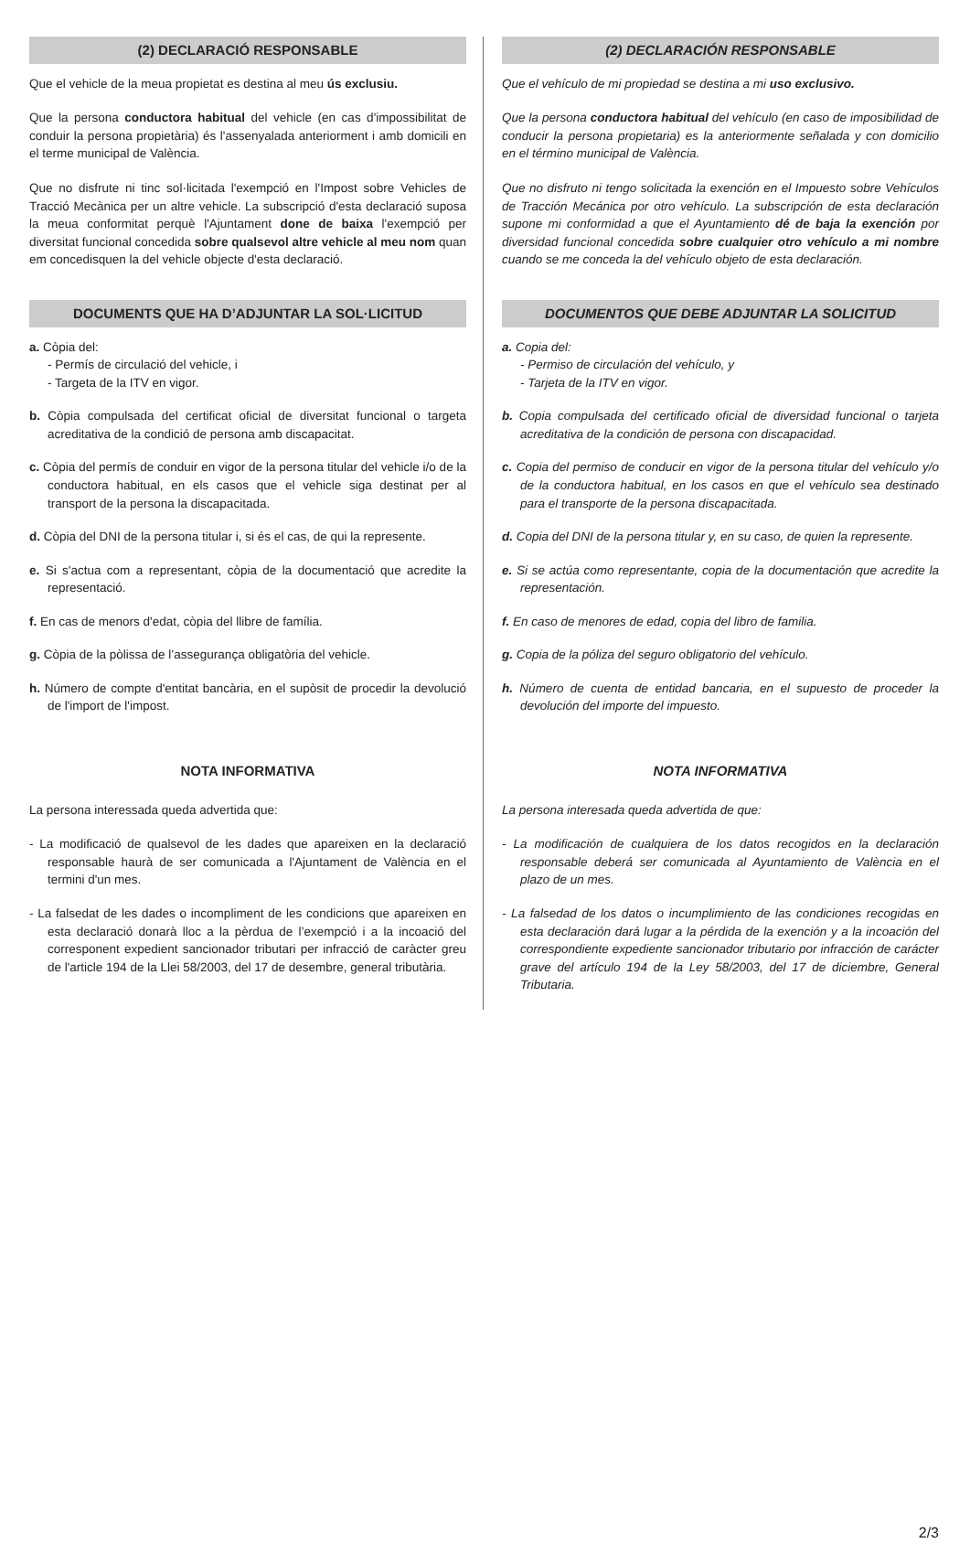(2) DECLARACIÓ RESPONSABLE
Que el vehicle de la meua propietat es destina al meu ús exclusiu.
Que la persona conductora habitual del vehicle (en cas d'impossibilitat de conduir la persona propietària) és l'assenyalada anteriorment i amb domicili en el terme municipal de València.
Que no disfrute ni tinc sol·licitada l'exempció en l'Impost sobre Vehicles de Tracció Mecànica per un altre vehicle. La subscripció d'esta declaració suposa la meua conformitat perquè l'Ajuntament done de baixa l'exempció per diversitat funcional concedida sobre qualsevol altre vehicle al meu nom quan em concedisquen la del vehicle objecte d'esta declaració.
DOCUMENTS QUE HA D’ADJUNTAR LA SOL·LICITUD
a. Còpia del:
- Permís de circulació del vehicle, i
- Targeta de la ITV en vigor.
b. Còpia compulsada del certificat oficial de diversitat funcional o targeta acreditativa de la condició de persona amb discapacitat.
c. Còpia del permís de conduir en vigor de la persona titular del vehicle i/o de la conductora habitual, en els casos que el vehicle siga destinat per al transport de la persona la discapacitada.
d. Còpia del DNI de la persona titular i, si és el cas, de qui la represente.
e. Si s'actua com a representant, còpia de la documentació que acredite la representació.
f. En cas de menors d'edat, còpia del llibre de família.
g. Còpia de la pòlissa de l’assegurança obligatòria del vehicle.
h. Número de compte d'entitat bancària, en el supòsit de procedir la devolució de l'import de l'impost.
NOTA INFORMATIVA
La persona interessada queda advertida que:
- La modificació de qualsevol de les dades que apareixen en la declaració responsable haurà de ser comunicada a l'Ajuntament de València en el termini d'un mes.
- La falsedat de les dades o incompliment de les condicions que apareixen en esta declaració donarà lloc a la pèrdua de l’exempció i a la incoació del corresponent expedient sancionador tributari per infracció de caràcter greu de l'article 194 de la Llei 58/2003, del 17 de desembre, general tributària.
(2) DECLARACIÓN RESPONSABLE
Que el vehículo de mi propiedad se destina a mi uso exclusivo.
Que la persona conductora habitual del vehículo (en caso de imposibilidad de conducir la persona propietaria) es la anteriormente señalada y con domicilio en el término municipal de València.
Que no disfruto ni tengo solicitada la exención en el Impuesto sobre Vehículos de Tracción Mecánica por otro vehículo. La subscripción de esta declaración supone mi conformidad a que el Ayuntamiento dé de baja la exención por diversidad funcional concedida sobre cualquier otro vehículo a mi nombre cuando se me conceda la del vehículo objeto de esta declaración.
DOCUMENTOS QUE DEBE ADJUNTAR LA SOLICITUD
a. Copia del:
- Permiso de circulación del vehículo, y
- Tarjeta de la ITV en vigor.
b. Copia compulsada del certificado oficial de diversidad funcional o tarjeta acreditativa de la condición de persona con discapacidad.
c. Copia del permiso de conducir en vigor de la persona titular del vehículo y/o de la conductora habitual, en los casos en que el vehículo sea destinado para el transporte de la persona discapacitada.
d. Copia del DNI de la persona titular y, en su caso, de quien la represente.
e. Si se actúa como representante, copia de la documentación que acredite la representación.
f. En caso de menores de edad, copia del libro de familia.
g. Copia de la póliza del seguro obligatorio del vehículo.
h. Número de cuenta de entidad bancaria, en el supuesto de proceder la devolución del importe del impuesto.
NOTA INFORMATIVA
La persona interesada queda advertida de que:
- La modificación de cualquiera de los datos recogidos en la declaración responsable deberá ser comunicada al Ayuntamiento de València en el plazo de un mes.
- La falsedad de los datos o incumplimiento de las condiciones recogidas en esta declaración dará lugar a la pérdida de la exención y a la incoación del correspondiente expediente sancionador tributario por infracción de carácter grave del artículo 194 de la Ley 58/2003, del 17 de diciembre, General Tributaria.
2/3